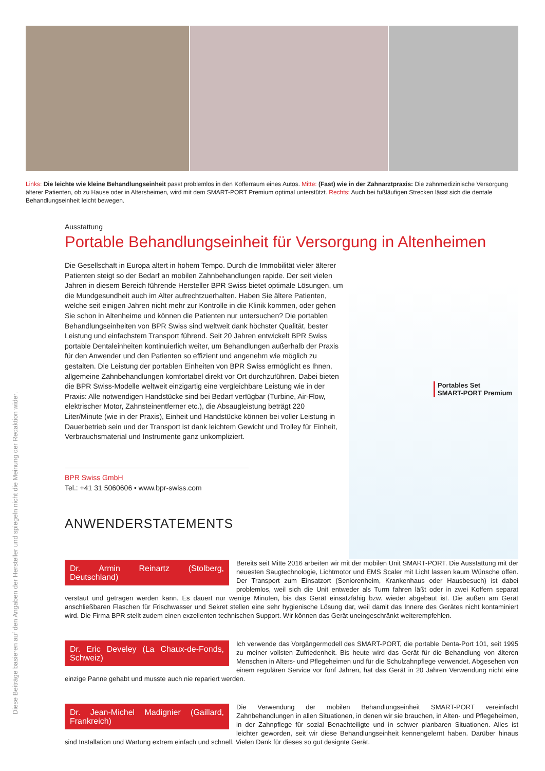Links: Die leichte wie kleine Behandlungseinheit passt problemlos in den Kofferraum eines Autos. Mitte: (Fast) wie in der Zahnarztpraxis: Die zahnmedizinische Versorgung älterer Patienten, ob zu Hause oder in Altersheimen, wird mit dem SMART-PORT Premium optimal unterstützt. Rechts: Auch bei fußläufigen Strecken lässt sich die dentale Behandlungseinheit leicht bewegen.
Diese Beiträge basieren auf den Angaben der Hersteller und spiegeln nicht die Meinung der Redaktion wider.
Ausstattung
Portable Behandlungseinheit für Versorgung in Altenheimen
Portables Set
SMART-PORT Premium
Die Gesellschaft in Europa altert in hohem Tempo. Durch die Immobilität vieler älterer Patienten steigt so der Bedarf an mobilen Zahnbehandlungen rapide. Der seit vielen Jahren in diesem Bereich führende Hersteller BPR Swiss bietet optimale Lösungen, um die Mundgesundheit auch im Alter aufrechtzuerhalten. Haben Sie ältere Patienten, welche seit einigen Jahren nicht mehr zur Kontrolle in die Klinik kommen, oder gehen Sie schon in Altenheime und können die Patienten nur untersuchen? Die portablen Behandlungseinheiten von BPR Swiss sind weltweit dank höchster Qualität, bester Leistung und einfachstem Transport führend. Seit 20 Jahren entwickelt BPR Swiss portable Dentaleinheiten kontinuierlich weiter, um Behandlungen außerhalb der Praxis für den Anwender und den Patienten so effizient und angenehm wie möglich zu gestalten. Die Leistung der portablen Einheiten von BPR Swiss ermöglicht es Ihnen, allgemeine Zahnbehandlungen komfortabel direkt vor Ort durchzuführen. Dabei bieten die BPR Swiss-Modelle weltweit einzigartig eine vergleichbare Leistung wie in der Praxis: Alle notwendigen Handstücke sind bei Bedarf verfügbar (Turbine, Air-Flow, elektrischer Motor, Zahnsteinentferner etc.), die Absaugleistung beträgt 220 Liter/Minute (wie in der Praxis), Einheit und Handstücke können bei voller Leistung in Dauerbetrieb sein und der Transport ist dank leichtem Gewicht und Trolley für Einheit, Verbrauchsmaterial und Instrumente ganz unkompliziert.
BPR Swiss GmbH
Tel.: +41 31 5060606 • www.bpr-swiss.com
ANWENDERSTATEMENTS
Dr. Armin Reinartz (Stolberg, Deutschland)
Bereits seit Mitte 2016 arbeiten wir mit der mobilen Unit SMART-PORT. Die Ausstattung mit der neuesten Saugtechnologie, Lichtmotor und EMS Scaler mit Licht lassen kaum Wünsche offen. Der Transport zum Einsatzort (Seniorenheim, Krankenhaus oder Hausbesuch) ist dabei problemlos, weil sich die Unit entweder als Turm fahren läßt oder in zwei Koffern separat verstaut und getragen werden kann. Es dauert nur wenige Minuten, bis das Gerät einsatzfähig bzw. wieder abgebaut ist. Die außen am Gerät anschließbaren Flaschen für Frischwasser und Sekret stellen eine sehr hygienische Lösung dar, weil damit das Innere des Gerätes nicht kontaminiert wird. Die Firma BPR stellt zudem einen exzellenten technischen Support. Wir können das Gerät uneingeschränkt weiterempfehlen.
Dr. Eric Develey (La Chaux-de-Fonds, Schweiz)
Ich verwende das Vorgängermodell des SMART-PORT, die portable Denta-Port 101, seit 1995 zu meiner vollsten Zufriedenheit. Bis heute wird das Gerät für die Behandlung von älteren Menschen in Alters- und Pflegeheimen und für die Schulzahnpflege verwendet. Abgesehen von einem regulären Service vor fünf Jahren, hat das Gerät in 20 Jahren Verwendung nicht eine einzige Panne gehabt und musste auch nie repariert werden.
Dr. Jean-Michel Madignier (Gaillard, Frankreich)
Die Verwendung der mobilen Behandlungseinheit SMART-PORT vereinfacht Zahnbehandlungen in allen Situationen, in denen wir sie brauchen, in Alten- und Pflegeheimen, in der Zahnpflege für sozial Benachteiligte und in schwer planbaren Situationen. Alles ist leichter geworden, seit wir diese Behandlungseinheit kennengelernt haben. Darüber hinaus sind Installation und Wartung extrem einfach und schnell. Vielen Dank für dieses so gut designte Gerät.